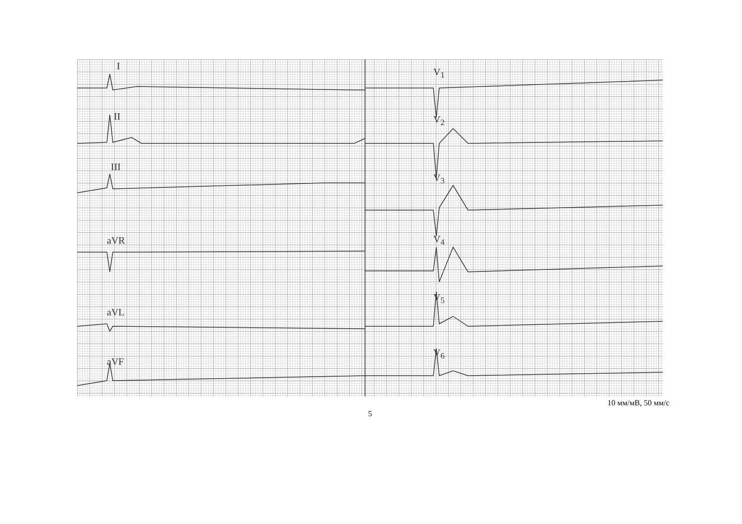I
II
III
aVR
aVL
aVF
V<sub>1</sub>
V<sub>2</sub>
V<sub>3</sub>
V<sub>4</sub>
V<sub>5</sub>
V<sub>6</sub>
10 мм/мВ, 50 мм/с
5